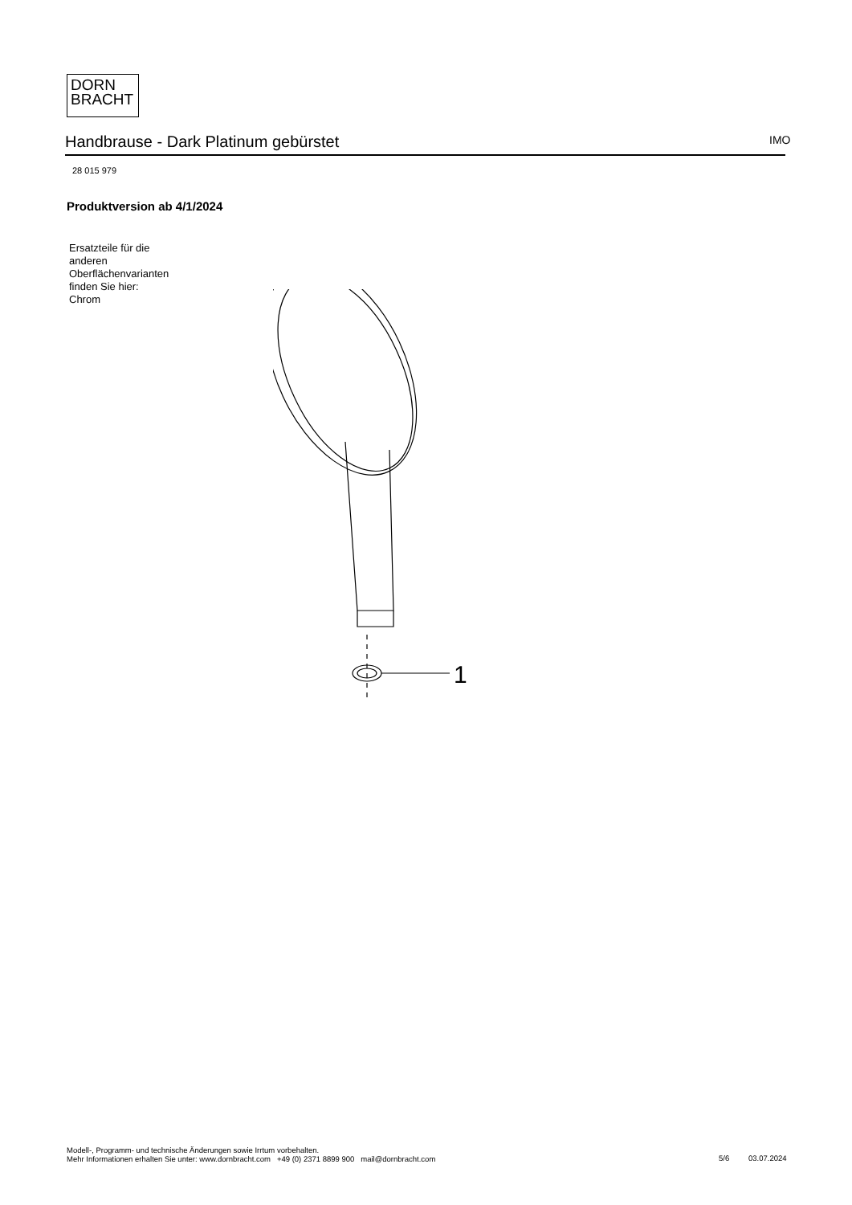DORN
BRACHT
Handbrause - Dark Platinum gebürstet IMO
28 015 979
Produktversion ab 4/1/2024
Ersatzteile für die
anderen
Oberflächenvarianten
finden Sie hier:
Chrom
1
Modell-, Programm- und technische Änderungen sowie Irrtum vorbehalten.
Mehr Informationen erhalten Sie unter: www.dornbracht.com +49 (0) 2371 8899 900 mail@dornbracht.com
5/6 03.07.2024